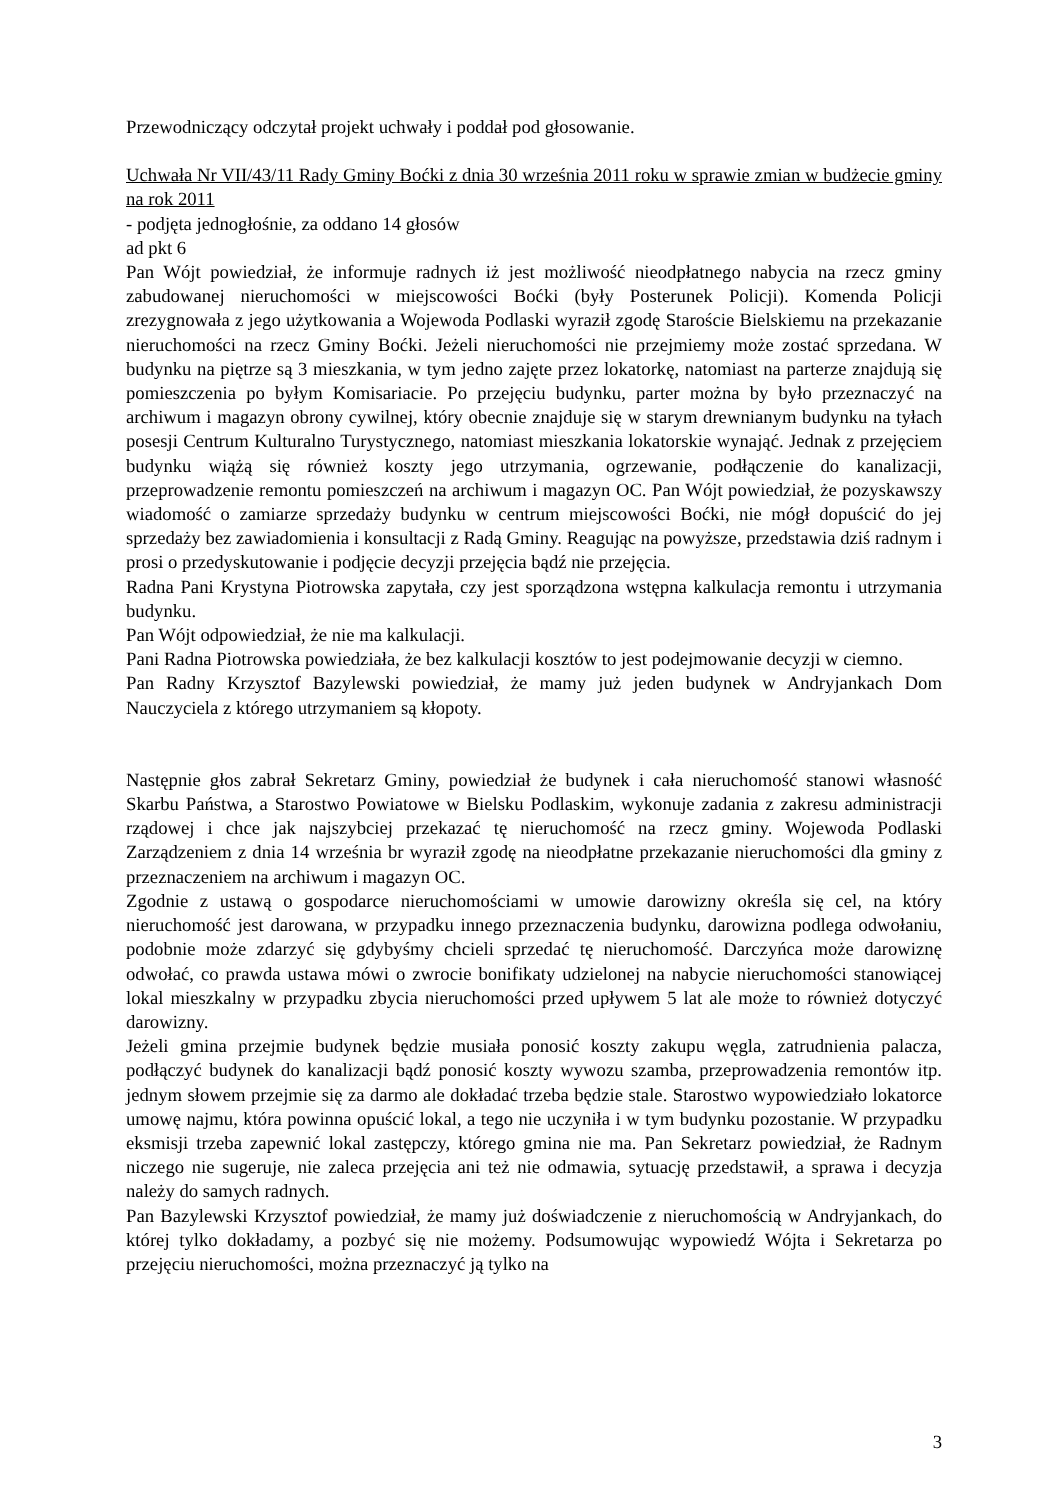Przewodniczący odczytał projekt uchwały i poddał pod głosowanie.
Uchwała Nr VII/43/11 Rady Gminy Boćki z dnia 30 września 2011 roku w sprawie zmian w budżecie gminy na rok 2011
- podjęta jednogłośnie, za oddano 14 głosów
ad pkt 6
Pan Wójt powiedział, że informuje radnych iż jest możliwość nieodpłatnego nabycia na rzecz gminy zabudowanej nieruchomości w miejscowości Boćki (były Posterunek Policji). Komenda Policji zrezygnowała z jego użytkowania a Wojewoda Podlaski wyraził zgodę Staroście Bielskiemu na przekazanie nieruchomości na rzecz Gminy Boćki. Jeżeli nieruchomości nie przejmiemy może zostać sprzedana. W budynku na piętrze są 3 mieszkania, w tym jedno zajęte przez lokatorkę, natomiast na parterze znajdują się pomieszczenia po byłym Komisariacie. Po przejęciu budynku, parter można by było przeznaczyć na archiwum i magazyn obrony cywilnej, który obecnie znajduje się w starym drewnianym budynku na tyłach posesji Centrum Kulturalno Turystycznego, natomiast mieszkania lokatorskie wynająć. Jednak z przejęciem budynku wiążą się również koszty jego utrzymania, ogrzewanie, podłączenie do kanalizacji, przeprowadzenie remontu pomieszczeń na archiwum i magazyn OC. Pan Wójt powiedział, że pozyskawszy wiadomość o zamiarze sprzedaży budynku w centrum miejscowości Boćki, nie mógł dopuścić do jej sprzedaży bez zawiadomienia i konsultacji z Radą Gminy. Reagując na powyższe, przedstawia dziś radnym i prosi o przedyskutowanie i podjęcie decyzji przejęcia bądź nie przejęcia.
Radna Pani Krystyna Piotrowska zapytała, czy jest sporządzona wstępna kalkulacja remontu i utrzymania budynku.
Pan Wójt odpowiedział, że nie ma kalkulacji.
Pani Radna Piotrowska powiedziała, że bez kalkulacji kosztów to jest podejmowanie decyzji w ciemno.
Pan Radny Krzysztof Bazylewski powiedział, że mamy już jeden budynek w Andryjankach Dom Nauczyciela z którego utrzymaniem są kłopoty.
Następnie głos zabrał Sekretarz Gminy, powiedział że budynek i cała nieruchomość stanowi własność Skarbu Państwa, a Starostwo Powiatowe w Bielsku Podlaskim, wykonuje zadania z zakresu administracji rządowej i chce jak najszybciej przekazać tę nieruchomość na rzecz gminy. Wojewoda Podlaski Zarządzeniem z dnia 14 września br wyraził zgodę na nieodpłatne przekazanie nieruchomości dla gminy z przeznaczeniem na archiwum i magazyn OC.
Zgodnie z ustawą o gospodarce nieruchomościami w umowie darowizny określa się cel, na który nieruchomość jest darowana, w przypadku innego przeznaczenia budynku, darowizna podlega odwołaniu, podobnie może zdarzyć się gdybyśmy chcieli sprzedać tę nieruchomość. Darczyńca może darowiznę odwołać, co prawda ustawa mówi o zwrocie bonifikaty udzielonej na nabycie nieruchomości stanowiącej lokal mieszkalny w przypadku zbycia nieruchomości przed upływem 5 lat ale może to również dotyczyć darowizny.
Jeżeli gmina przejmie budynek będzie musiała ponosić koszty zakupu węgla, zatrudnienia palacza, podłączyć budynek do kanalizacji bądź ponosić koszty wywozu szamba, przeprowadzenia remontów itp. jednym słowem przejmie się za darmo ale dokładać trzeba będzie stale. Starostwo wypowiedziało lokatorce umowę najmu, która powinna opuścić lokal, a tego nie uczyniła i w tym budynku pozostanie. W przypadku eksmisji trzeba zapewnić lokal zastępczy, którego gmina nie ma. Pan Sekretarz powiedział, że Radnym niczego nie sugeruje, nie zaleca przejęcia ani też nie odmawia, sytuację przedstawił, a sprawa i decyzja należy do samych radnych.
Pan Bazylewski Krzysztof powiedział, że mamy już doświadczenie z nieruchomością w Andryjankach, do której tylko dokładamy, a pozbyć się nie możemy. Podsumowując wypowiedź Wójta i Sekretarza po przejęciu nieruchomości, można przeznaczyć ją tylko na
3